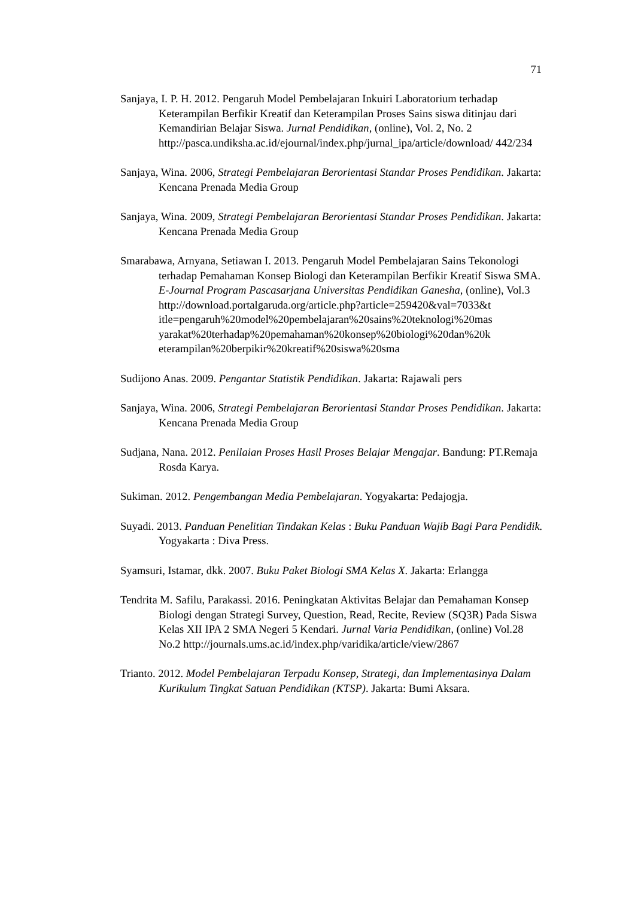71
Sanjaya, I. P. H. 2012. Pengaruh Model Pembelajaran Inkuiri Laboratorium terhadap Keterampilan Berfikir Kreatif dan Keterampilan Proses Sains siswa ditinjau dari Kemandirian Belajar Siswa. Jurnal Pendidikan, (online), Vol. 2, No. 2 http://pasca.undiksha.ac.id/ejournal/index.php/jurnal_ipa/article/download/ 442/234
Sanjaya, Wina. 2006, Strategi Pembelajaran Berorientasi Standar Proses Pendidikan. Jakarta: Kencana Prenada Media Group
Sanjaya, Wina. 2009, Strategi Pembelajaran Berorientasi Standar Proses Pendidikan. Jakarta: Kencana Prenada Media Group
Smarabawa, Arnyana, Setiawan I. 2013. Pengaruh Model Pembelajaran Sains Tekonologi terhadap Pemahaman Konsep Biologi dan Keterampilan Berfikir Kreatif Siswa SMA. E-Journal Program Pascasarjana Universitas Pendidikan Ganesha, (online), Vol.3 http://download.portalgaruda.org/article.php?article=259420&val=7033&t itle=pengaruh%20model%20pembelajaran%20sains%20teknologi%20mas yarakat%20terhadap%20pemahaman%20konsep%20biologi%20dan%20k eterampilan%20berpikir%20kreatif%20siswa%20sma
Sudijono Anas. 2009. Pengantar Statistik Pendidikan. Jakarta: Rajawali pers
Sanjaya, Wina. 2006, Strategi Pembelajaran Berorientasi Standar Proses Pendidikan. Jakarta: Kencana Prenada Media Group
Sudjana, Nana. 2012. Penilaian Proses Hasil Proses Belajar Mengajar. Bandung: PT.Remaja Rosda Karya.
Sukiman. 2012. Pengembangan Media Pembelajaran. Yogyakarta: Pedajogja.
Suyadi. 2013. Panduan Penelitian Tindakan Kelas : Buku Panduan Wajib Bagi Para Pendidik. Yogyakarta : Diva Press.
Syamsuri, Istamar, dkk. 2007. Buku Paket Biologi SMA Kelas X. Jakarta: Erlangga
Tendrita M. Safilu, Parakassi. 2016. Peningkatan Aktivitas Belajar dan Pemahaman Konsep Biologi dengan Strategi Survey, Question, Read, Recite, Review (SQ3R) Pada Siswa Kelas XII IPA 2 SMA Negeri 5 Kendari. Jurnal Varia Pendidikan, (online) Vol.28 No.2 http://journals.ums.ac.id/index.php/varidika/article/view/2867
Trianto. 2012. Model Pembelajaran Terpadu Konsep, Strategi, dan Implementasinya Dalam Kurikulum Tingkat Satuan Pendidikan (KTSP). Jakarta: Bumi Aksara.